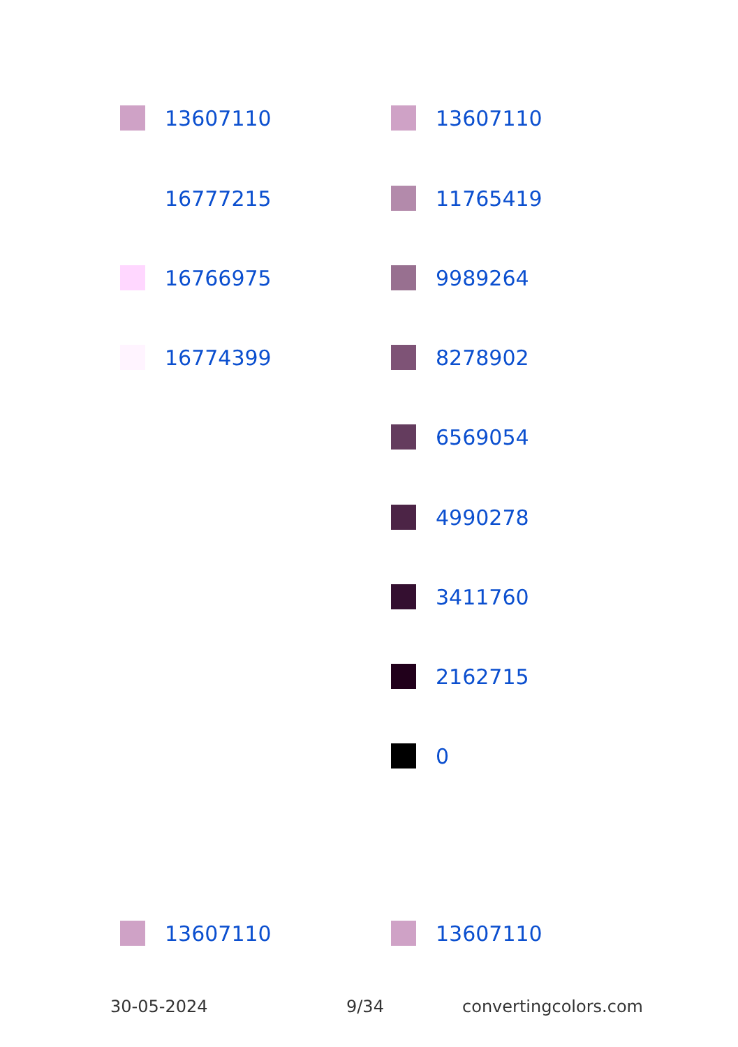13607110
16777215
16766975
16774399
13607110
11765419
9989264
8278902
6569054
4990278
3411760
2162715
0
13607110 13607110
30-05-2024 9/34 convertingcolors.com